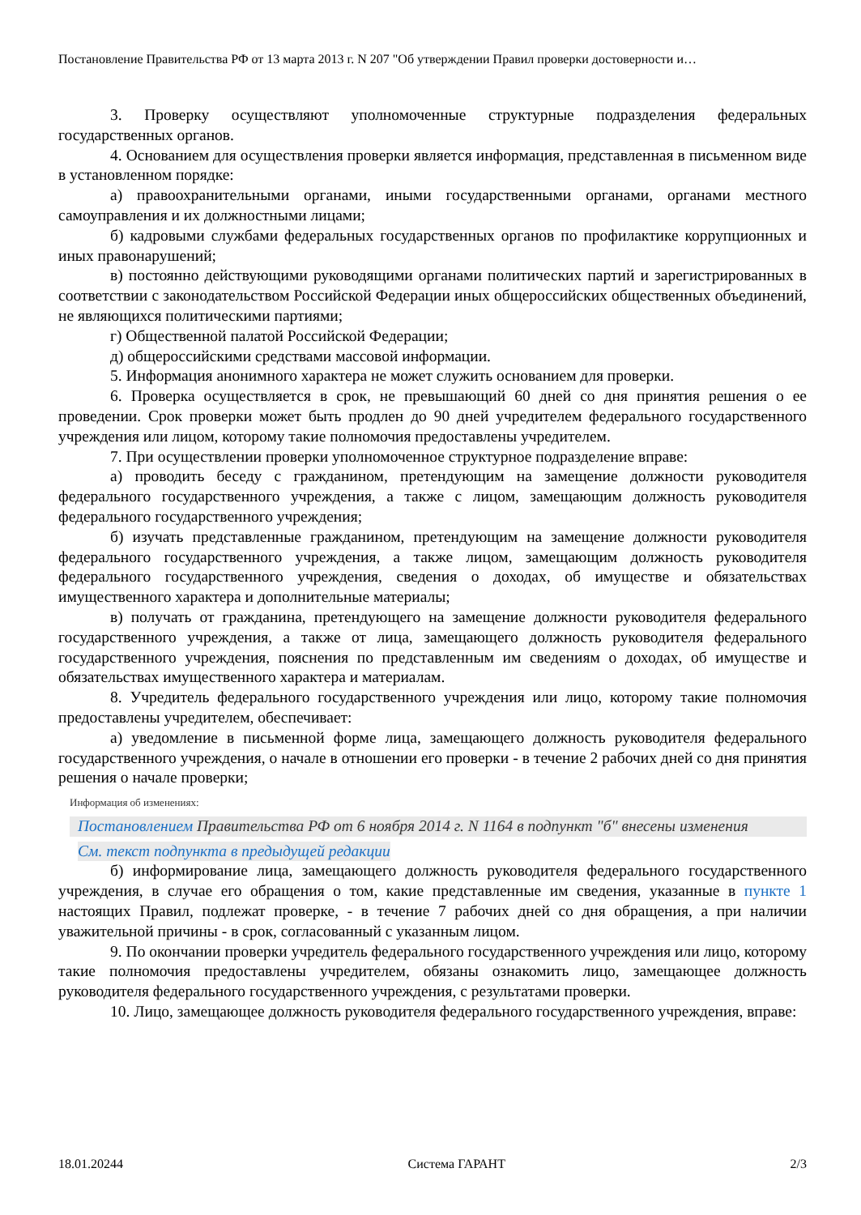Постановление Правительства РФ от 13 марта 2013 г. N 207 "Об утверждении Правил проверки достоверности и…
3. Проверку осуществляют уполномоченные структурные подразделения федеральных государственных органов.
4. Основанием для осуществления проверки является информация, представленная в письменном виде в установленном порядке:
а) правоохранительными органами, иными государственными органами, органами местного самоуправления и их должностными лицами;
б) кадровыми службами федеральных государственных органов по профилактике коррупционных и иных правонарушений;
в) постоянно действующими руководящими органами политических партий и зарегистрированных в соответствии с законодательством Российской Федерации иных общероссийских общественных объединений, не являющихся политическими партиями;
г) Общественной палатой Российской Федерации;
д) общероссийскими средствами массовой информации.
5. Информация анонимного характера не может служить основанием для проверки.
6. Проверка осуществляется в срок, не превышающий 60 дней со дня принятия решения о ее проведении. Срок проверки может быть продлен до 90 дней учредителем федерального государственного учреждения или лицом, которому такие полномочия предоставлены учредителем.
7. При осуществлении проверки уполномоченное структурное подразделение вправе:
а) проводить беседу с гражданином, претендующим на замещение должности руководителя федерального государственного учреждения, а также с лицом, замещающим должность руководителя федерального государственного учреждения;
б) изучать представленные гражданином, претендующим на замещение должности руководителя федерального государственного учреждения, а также лицом, замещающим должность руководителя федерального государственного учреждения, сведения о доходах, об имуществе и обязательствах имущественного характера и дополнительные материалы;
в) получать от гражданина, претендующего на замещение должности руководителя федерального государственного учреждения, а также от лица, замещающего должность руководителя федерального государственного учреждения, пояснения по представленным им сведениям о доходах, об имуществе и обязательствах имущественного характера и материалам.
8. Учредитель федерального государственного учреждения или лицо, которому такие полномочия предоставлены учредителем, обеспечивает:
а) уведомление в письменной форме лица, замещающего должность руководителя федерального государственного учреждения, о начале в отношении его проверки - в течение 2 рабочих дней со дня принятия решения о начале проверки;
Информация об изменениях:
Постановлением Правительства РФ от 6 ноября 2014 г. N 1164 в подпункт "б" внесены изменения
См. текст подпункта в предыдущей редакции
б) информирование лица, замещающего должность руководителя федерального государственного учреждения, в случае его обращения о том, какие представленные им сведения, указанные в пункте 1 настоящих Правил, подлежат проверке, - в течение 7 рабочих дней со дня обращения, а при наличии уважительной причины - в срок, согласованный с указанным лицом.
9. По окончании проверки учредитель федерального государственного учреждения или лицо, которому такие полномочия предоставлены учредителем, обязаны ознакомить лицо, замещающее должность руководителя федерального государственного учреждения, с результатами проверки.
10. Лицо, замещающее должность руководителя федерального государственного учреждения, вправе:
18.01.20244 Система ГАРАНТ 2/3